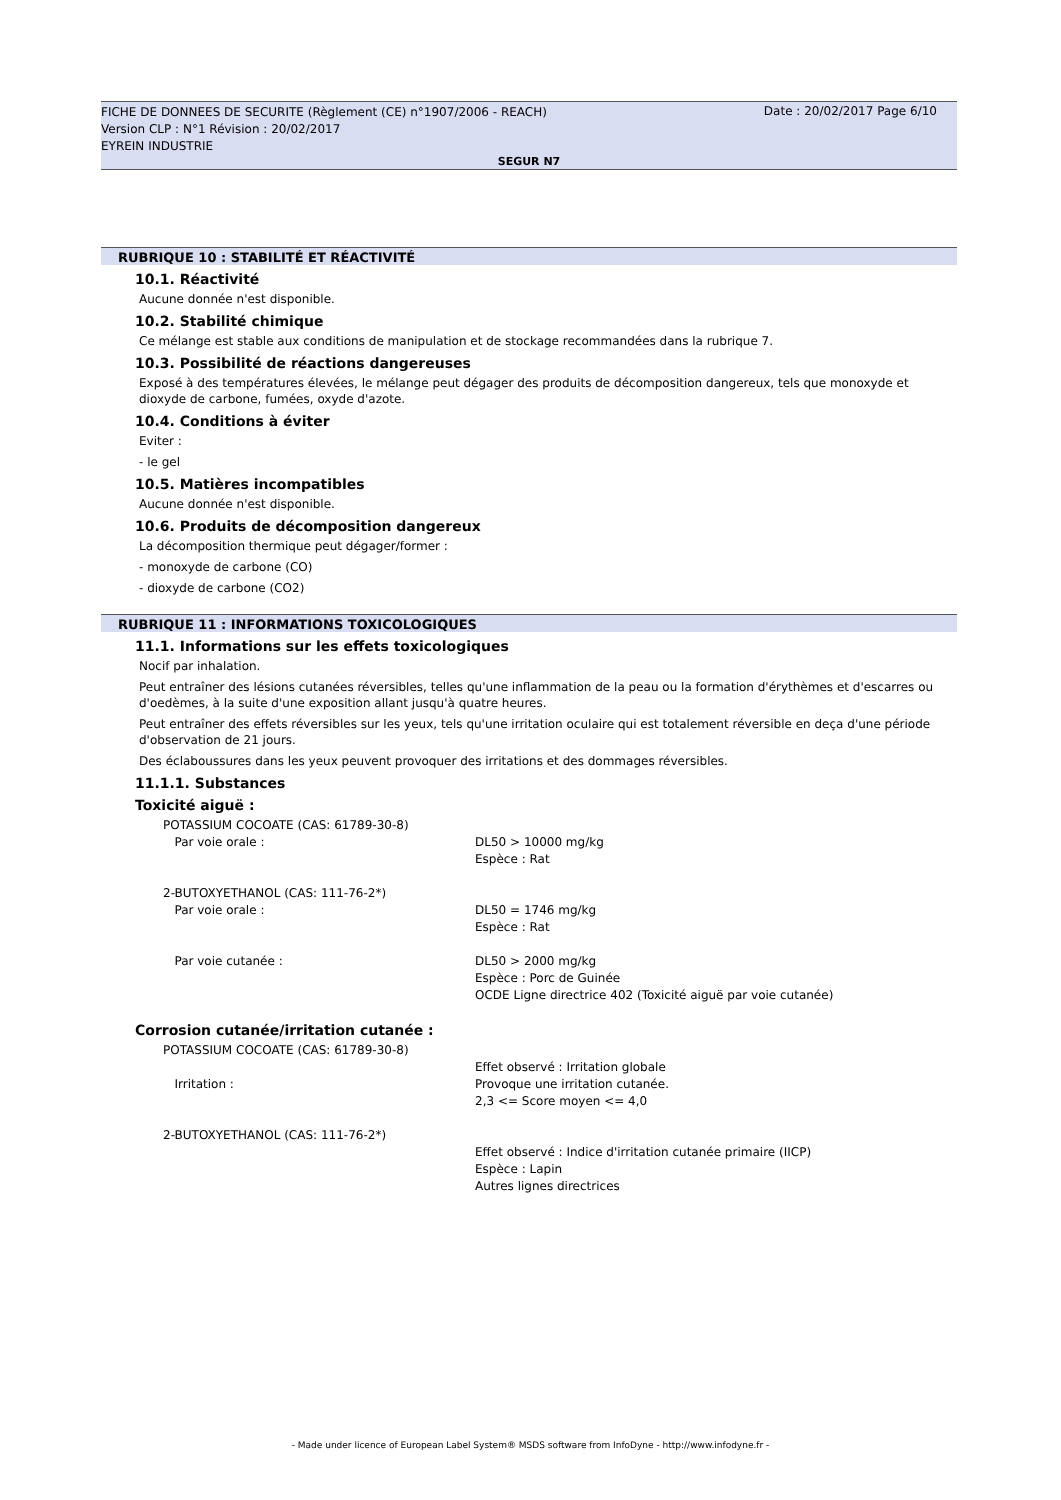FICHE DE DONNEES DE SECURITE (Règlement (CE) n°1907/2006 - REACH)
Version CLP : N°1 Révision : 20/02/2017
EYREIN INDUSTRIE
Date : 20/02/2017 Page 6/10
SEGUR N7
RUBRIQUE 10 : STABILITÉ ET RÉACTIVITÉ
10.1. Réactivité
Aucune donnée n'est disponible.
10.2. Stabilité chimique
Ce mélange est stable aux conditions de manipulation et de stockage recommandées dans la rubrique 7.
10.3. Possibilité de réactions dangereuses
Exposé à des températures élevées, le mélange peut dégager des produits de décomposition dangereux, tels que monoxyde et dioxyde de carbone, fumées, oxyde d'azote.
10.4. Conditions à éviter
Eviter :
- le gel
10.5. Matières incompatibles
Aucune donnée n'est disponible.
10.6. Produits de décomposition dangereux
La décomposition thermique peut dégager/former :
- monoxyde de carbone (CO)
- dioxyde de carbone (CO2)
RUBRIQUE 11 : INFORMATIONS TOXICOLOGIQUES
11.1. Informations sur les effets toxicologiques
Nocif par inhalation.
Peut entraîner des lésions cutanées réversibles, telles qu'une inflammation de la peau ou la formation d'érythèmes et d'escarres ou d'oedèmes, à la suite d'une exposition allant jusqu'à quatre heures.
Peut entraîner des effets réversibles sur les yeux, tels qu'une irritation oculaire qui est totalement réversible en deça d'une période d'observation de 21 jours.
Des éclaboussures dans les yeux peuvent provoquer des irritations et des dommages réversibles.
11.1.1. Substances
Toxicité aiguë :
| POTASSIUM COCOATE (CAS: 61789-30-8) | |
| Par voie orale : | DL50 > 10000 mg/kg Espèce : Rat |
| 2-BUTOXYETHANOL (CAS: 111-76-2*) | |
| Par voie orale : | DL50 = 1746 mg/kg Espèce : Rat |
| Par voie cutanée : | DL50 > 2000 mg/kg Espèce : Porc de Guinée OCDE Ligne directrice 402 (Toxicité aiguë par voie cutanée) |
Corrosion cutanée/irritation cutanée :
| POTASSIUM COCOATE (CAS: 61789-30-8) | |
| Irritation : | Effet observé : Irritation globale Provoque une irritation cutanée. 2,3 <= Score moyen <= 4,0 |
| 2-BUTOXYETHANOL (CAS: 111-76-2*) | |
| | Effet observé : Indice d'irritation cutanée primaire (IICP) Espèce : Lapin Autres lignes directrices |
- Made under licence of European Label System® MSDS software from InfoDyne - http://www.infodyne.fr -